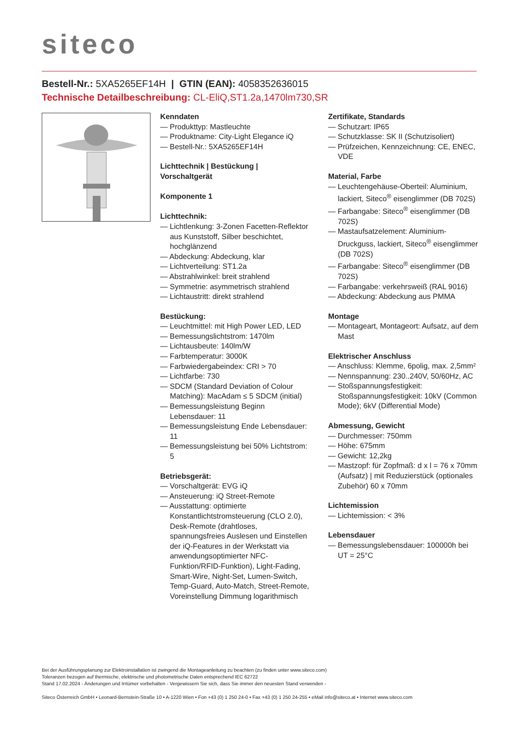siteco
Bestell-Nr.: 5XA5265EF14H | GTIN (EAN): 4058352636015
Technische Detailbeschreibung: CL-EliQ,ST1.2a,1470lm730,SR
Kenndaten
— Produkttyp: Mastleuchte
— Produktname: City-Light Elegance iQ
— Bestell-Nr.: 5XA5265EF14H
Lichttechnik | Bestückung | Vorschaltgerät
Komponente 1
Lichttechnik:
— Lichtlenkung: 3-Zonen Facetten-Reflektor aus Kunststoff, Silber beschichtet, hochglänzend
— Abdeckung: Abdeckung, klar
— Lichtverteilung: ST1.2a
— Abstrahlwinkel: breit strahlend
— Symmetrie: asymmetrisch strahlend
— Lichtaustritt: direkt strahlend
Bestückung:
— Leuchtmittel: mit High Power LED, LED
— Bemessungslichtstrom: 1470lm
— Lichtausbeute: 140lm/W
— Farbtemperatur: 3000K
— Farbwiedergabeindex: CRI > 70
— Lichtfarbe: 730
— SDCM (Standard Deviation of Colour Matching): MacAdam ≤ 5 SDCM (initial)
— Bemessungsleistung Beginn Lebensdauer: 11
— Bemessungsleistung Ende Lebensdauer: 11
— Bemessungsleistung bei 50% Lichtstrom: 5
Betriebsgerät:
— Vorschaltgerät: EVG iQ
— Ansteuerung: iQ Street-Remote
— Ausstattung: optimierte Konstantlichtstromsteuerung (CLO 2.0), Desk-Remote (drahtloses, spannungsfreies Auslesen und Einstellen der iQ-Features in der Werkstatt via anwendungsoptimierter NFC-Funktion/RFID-Funktion), Light-Fading, Smart-Wire, Night-Set, Lumen-Switch, Temp-Guard, Auto-Match, Street-Remote, Voreinstellung Dimmung logarithmisch
Zertifikate, Standards
— Schutzart: IP65
— Schutzklasse: SK II (Schutzisoliert)
— Prüfzeichen, Kennzeichnung: CE, ENEC, VDE
Material, Farbe
— Leuchtengehäuse-Oberteil: Aluminium, lackiert, Siteco<sup>®</sup> eisenglimmer (DB 702S)
— Farbangabe: Siteco<sup>®</sup> eisenglimmer (DB 702S)
— Mastaufsatzelement: Aluminium-Druckguss, lackiert, Siteco<sup>®</sup> eisenglimmer (DB 702S)
— Farbangabe: Siteco<sup>®</sup> eisenglimmer (DB 702S)
— Farbangabe: verkehrsweiß (RAL 9016)
— Abdeckung: Abdeckung aus PMMA
Montage
— Montageart, Montageort: Aufsatz, auf dem Mast
Elektrischer Anschluss
— Anschluss: Klemme, 6polig, max. 2,5mm²
— Nennspannung: 230..240V, 50/60Hz, AC
— Stoßspannungsfestigkeit: Stoßspannungsfestigkeit: 10kV (Common Mode); 6kV (Differential Mode)
Abmessung, Gewicht
— Durchmesser: 750mm
— Höhe: 675mm
— Gewicht: 12,2kg
— Mastzopf: für Zopfmaß: d x l = 76 x 70mm (Aufsatz) | mit Reduzierstück (optionales Zubehör) 60 x 70mm
Lichtemission
— Lichtemission: < 3%
Lebensdauer
— Bemessungslebensdauer: 100000h bei UT = 25°C
Bei der Ausführungsplanung zur Elektroinstallation ist zwingend die Montageanleitung zu beachten (zu finden unter www.siteco.com)
Toleranzen bezogen auf thermische, elektrische und photometrische Daten entsprechend IEC 62722
Stand 17.02.2024 - Änderungen und Irrtümer vorbehalten - Vergewissern Sie sich, dass Sie immer den neuesten Stand verwenden -
Siteco Österreich GmbH • Leonard-Bernstein-Straße 10 • A-1220 Wien • Fon +43 (0) 1 250 24-0 • Fax +43 (0) 1 250 24-255 • eMail info@siteco.at • Internet www.siteco.com